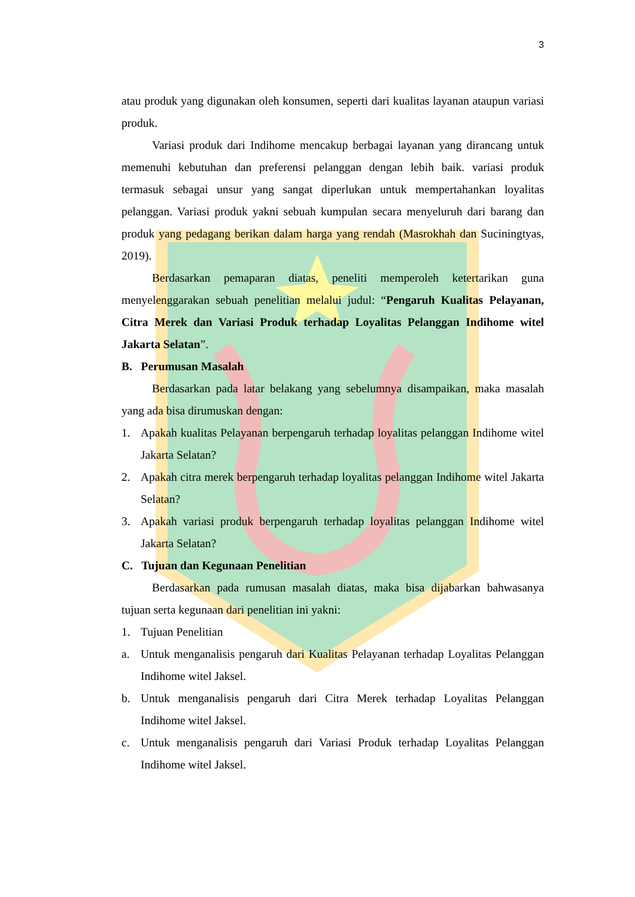3
atau produk yang digunakan oleh konsumen, seperti dari kualitas layanan ataupun variasi produk.
Variasi produk dari Indihome mencakup berbagai layanan yang dirancang untuk memenuhi kebutuhan dan preferensi pelanggan dengan lebih baik. variasi produk termasuk sebagai unsur yang sangat diperlukan untuk mempertahankan loyalitas pelanggan. Variasi produk yakni sebuah kumpulan secara menyeluruh dari barang dan produk yang pedagang berikan dalam harga yang rendah (Masrokhah dan Suciningtyas, 2019).
Berdasarkan pemaparan diatas, peneliti memperoleh ketertarikan guna menyelenggarakan sebuah penelitian melalui judul: “Pengaruh Kualitas Pelayanan, Citra Merek dan Variasi Produk terhadap Loyalitas Pelanggan Indihome witel Jakarta Selatan”.
B. Perumusan Masalah
Berdasarkan pada latar belakang yang sebelumnya disampaikan, maka masalah yang ada bisa dirumuskan dengan:
1. Apakah kualitas Pelayanan berpengaruh terhadap loyalitas pelanggan Indihome witel Jakarta Selatan?
2. Apakah citra merek berpengaruh terhadap loyalitas pelanggan Indihome witel Jakarta Selatan?
3. Apakah variasi produk berpengaruh terhadap loyalitas pelanggan Indihome witel Jakarta Selatan?
C. Tujuan dan Kegunaan Penelitian
Berdasarkan pada rumusan masalah diatas, maka bisa dijabarkan bahwasanya tujuan serta kegunaan dari penelitian ini yakni:
1. Tujuan Penelitian
a. Untuk menganalisis pengaruh dari Kualitas Pelayanan terhadap Loyalitas Pelanggan Indihome witel Jaksel.
b. Untuk menganalisis pengaruh dari Citra Merek terhadap Loyalitas Pelanggan Indihome witel Jaksel.
c. Untuk menganalisis pengaruh dari Variasi Produk terhadap Loyalitas Pelanggan Indihome witel Jaksel.